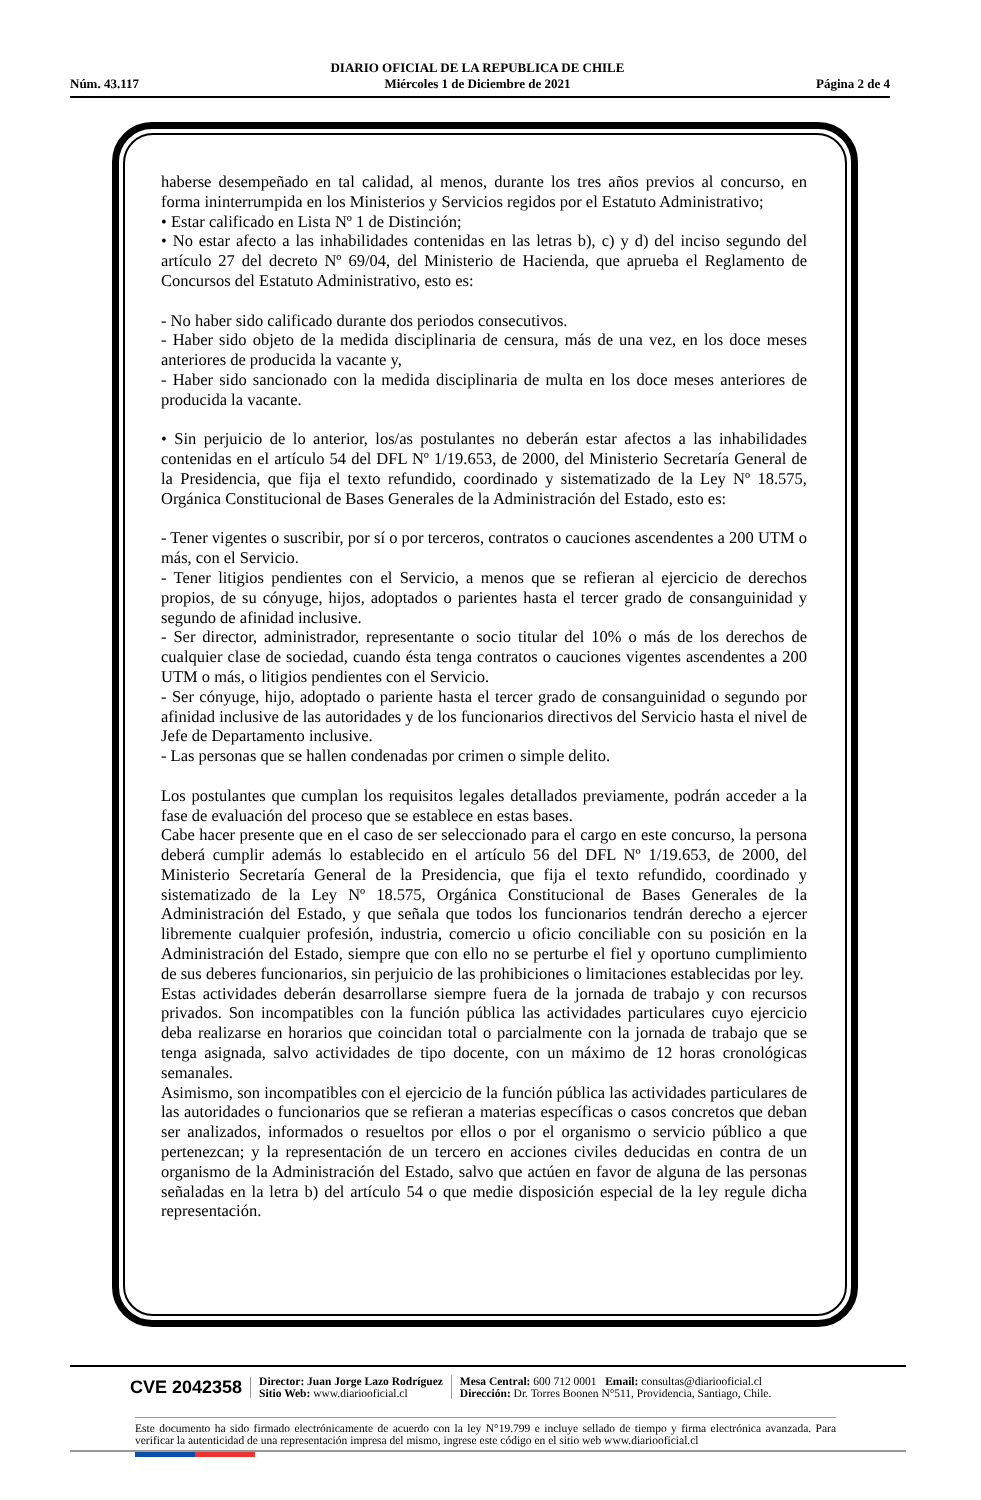Núm. 43.117 DIARIO OFICIAL DE LA REPUBLICA DE CHILE
Miércoles 1 de Diciembre de 2021 Página 2 de 4
haberse desempeñado en tal calidad, al menos, durante los tres años previos al concurso, en forma ininterrumpida en los Ministerios y Servicios regidos por el Estatuto Administrativo;
• Estar calificado en Lista Nº 1 de Distinción;
• No estar afecto a las inhabilidades contenidas en las letras b), c) y d) del inciso segundo del artículo 27 del decreto Nº 69/04, del Ministerio de Hacienda, que aprueba el Reglamento de Concursos del Estatuto Administrativo, esto es:
- No haber sido calificado durante dos periodos consecutivos.
- Haber sido objeto de la medida disciplinaria de censura, más de una vez, en los doce meses anteriores de producida la vacante y,
- Haber sido sancionado con la medida disciplinaria de multa en los doce meses anteriores de producida la vacante.
• Sin perjuicio de lo anterior, los/as postulantes no deberán estar afectos a las inhabilidades contenidas en el artículo 54 del DFL Nº 1/19.653, de 2000, del Ministerio Secretaría General de la Presidencia, que fija el texto refundido, coordinado y sistematizado de la Ley Nº 18.575, Orgánica Constitucional de Bases Generales de la Administración del Estado, esto es:
- Tener vigentes o suscribir, por sí o por terceros, contratos o cauciones ascendentes a 200 UTM o más, con el Servicio.
- Tener litigios pendientes con el Servicio, a menos que se refieran al ejercicio de derechos propios, de su cónyuge, hijos, adoptados o parientes hasta el tercer grado de consanguinidad y segundo de afinidad inclusive.
- Ser director, administrador, representante o socio titular del 10% o más de los derechos de cualquier clase de sociedad, cuando ésta tenga contratos o cauciones vigentes ascendentes a 200 UTM o más, o litigios pendientes con el Servicio.
- Ser cónyuge, hijo, adoptado o pariente hasta el tercer grado de consanguinidad o segundo por afinidad inclusive de las autoridades y de los funcionarios directivos del Servicio hasta el nivel de Jefe de Departamento inclusive.
- Las personas que se hallen condenadas por crimen o simple delito.
Los postulantes que cumplan los requisitos legales detallados previamente, podrán acceder a la fase de evaluación del proceso que se establece en estas bases.
Cabe hacer presente que en el caso de ser seleccionado para el cargo en este concurso, la persona deberá cumplir además lo establecido en el artículo 56 del DFL Nº 1/19.653, de 2000, del Ministerio Secretaría General de la Presidencia, que fija el texto refundido, coordinado y sistematizado de la Ley Nº 18.575, Orgánica Constitucional de Bases Generales de la Administración del Estado, y que señala que todos los funcionarios tendrán derecho a ejercer libremente cualquier profesión, industria, comercio u oficio conciliable con su posición en la Administración del Estado, siempre que con ello no se perturbe el fiel y oportuno cumplimiento de sus deberes funcionarios, sin perjuicio de las prohibiciones o limitaciones establecidas por ley.
Estas actividades deberán desarrollarse siempre fuera de la jornada de trabajo y con recursos privados. Son incompatibles con la función pública las actividades particulares cuyo ejercicio deba realizarse en horarios que coincidan total o parcialmente con la jornada de trabajo que se tenga asignada, salvo actividades de tipo docente, con un máximo de 12 horas cronológicas semanales.
Asimismo, son incompatibles con el ejercicio de la función pública las actividades particulares de las autoridades o funcionarios que se refieran a materias específicas o casos concretos que deban ser analizados, informados o resueltos por ellos o por el organismo o servicio público a que pertenezcan; y la representación de un tercero en acciones civiles deducidas en contra de un organismo de la Administración del Estado, salvo que actúen en favor de alguna de las personas señaladas en la letra b) del artículo 54 o que medie disposición especial de la ley regule dicha representación.
CVE 2042358 Director: Juan Jorge Lazo Rodríguez
Sitio Web: www.diariooficial.cl Mesa Central: 600 712 0001 Email: consultas@diariooficial.cl
Dirección: Dr. Torres Boonen N°511, Providencia, Santiago, Chile.
Este documento ha sido firmado electrónicamente de acuerdo con la ley N°19.799 e incluye sellado de tiempo y firma electrónica avanzada. Para verificar la autenticidad de una representación impresa del mismo, ingrese este código en el sitio web www.diariooficial.cl